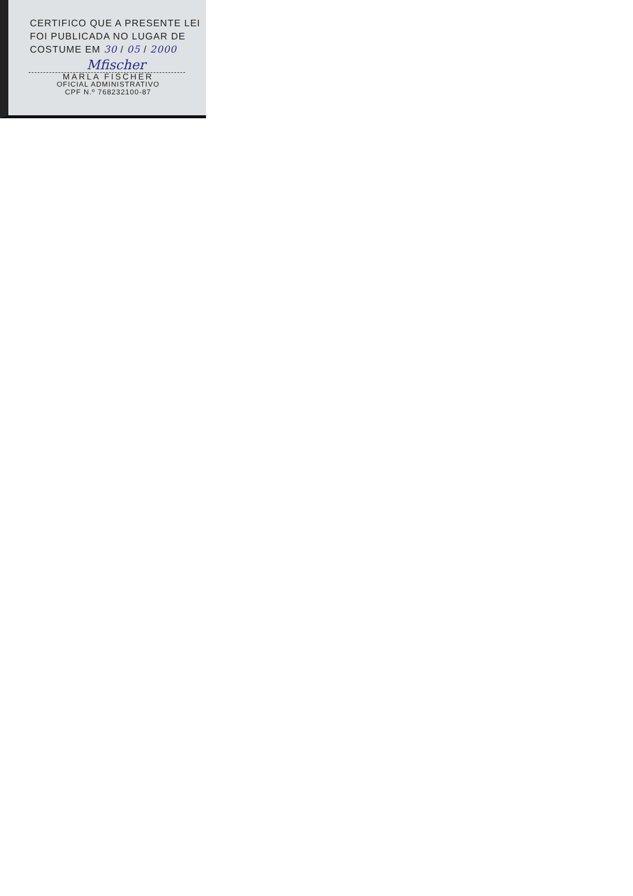CERTIFICO QUE A PRESENTE LEI
FOI PUBLICADA NO LUGAR DE
COSTUME EM 30 / 05 / 2000
Mfischer
MARLA FISCHER
OFICIAL ADMINISTRATIVO
CPF N.º 768232100-87